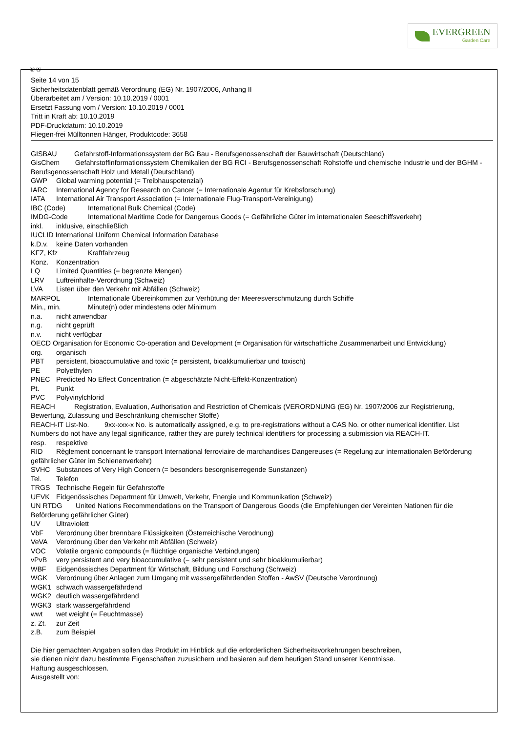EVERGREEN
Garden Care
Ⓓ Ⓐ
Seite 14 von 15
Sicherheitsdatenblatt gemäß Verordnung (EG) Nr. 1907/2006, Anhang II
Überarbeitet am / Version: 10.10.2019 / 0001
Ersetzt Fassung vom / Version: 10.10.2019 / 0001
Tritt in Kraft ab: 10.10.2019
PDF-Druckdatum: 10.10.2019
Fliegen-frei Mülltonnen Hänger, Produktcode: 3658
GISBAU Gefahrstoff-Informationssystem der BG Bau - Berufsgenossenschaft der Bauwirtschaft (Deutschland)
GisChem Gefahrstoffinformationssystem Chemikalien der BG RCI - Berufsgenossenschaft Rohstoffe und chemische Industrie und der BGHM - Berufsgenossenschaft Holz und Metall (Deutschland)
GWP Global warming potential (= Treibhauspotenzial)
IARC International Agency for Research on Cancer (= Internationale Agentur für Krebsforschung)
IATA International Air Transport Association (= Internationale Flug-Transport-Vereinigung)
IBC (Code) International Bulk Chemical (Code)
IMDG-Code International Maritime Code for Dangerous Goods (= Gefährliche Güter im internationalen Seeschiffsverkehr)
inkl. inklusive, einschließlich
IUCLID International Uniform Chemical Information Database
k.D.v. keine Daten vorhanden
KFZ, Kfz Kraftfahrzeug
Konz. Konzentration
LQ Limited Quantities (= begrenzte Mengen)
LRV Luftreinhalte-Verordnung (Schweiz)
LVA Listen über den Verkehr mit Abfällen (Schweiz)
MARPOL Internationale Übereinkommen zur Verhütung der Meeresverschmutzung durch Schiffe
Min., min. Minute(n) oder mindestens oder Minimum
n.a. nicht anwendbar
n.g. nicht geprüft
n.v. nicht verfügbar
OECD Organisation for Economic Co-operation and Development (= Organisation für wirtschaftliche Zusammenarbeit und Entwicklung)
org. organisch
PBT persistent, bioaccumulative and toxic (= persistent, bioakkumulierbar und toxisch)
PE Polyethylen
PNEC Predicted No Effect Concentration (= abgeschätzte Nicht-Effekt-Konzentration)
Pt. Punkt
PVC Polyvinylchlorid
REACH Registration, Evaluation, Authorisation and Restriction of Chemicals (VERORDNUNG (EG) Nr. 1907/2006 zur Registrierung, Bewertung, Zulassung und Beschränkung chemischer Stoffe)
REACH-IT List-No. 9xx-xxx-x No. is automatically assigned, e.g. to pre-registrations without a CAS No. or other numerical identifier. List Numbers do not have any legal significance, rather they are purely technical identifiers for processing a submission via REACH-IT.
resp. respektive
RID Règlement concernant le transport International ferroviaire de marchandises Dangereuses (= Regelung zur internationalen Beförderung gefährlicher Güter im Schienenverkehr)
SVHC Substances of Very High Concern (= besonders besorgniserregende Sunstanzen)
Tel. Telefon
TRGS Technische Regeln für Gefahrstoffe
UEVK Eidgenössisches Department für Umwelt, Verkehr, Energie und Kommunikation (Schweiz)
UN RTDG United Nations Recommendations on the Transport of Dangerous Goods (die Empfehlungen der Vereinten Nationen für die Beförderung gefährlicher Güter)
UV Ultraviolett
VbF Verordnung über brennbare Flüssigkeiten (Österreichische Verodnung)
VeVA Verordnung über den Verkehr mit Abfällen (Schweiz)
VOC Volatile organic compounds (= flüchtige organische Verbindungen)
vPvB very persistent and very bioaccumulative (= sehr persistent und sehr bioakkumulierbar)
WBF Eidgenössisches Department für Wirtschaft, Bildung und Forschung (Schweiz)
WGK Verordnung über Anlagen zum Umgang mit wassergefährdenden Stoffen - AwSV (Deutsche Verordnung)
WGK1 schwach wassergefährdend
WGK2 deutlich wassergefährdend
WGK3 stark wassergefährdend
wwt wet weight (= Feuchtmasse)
z. Zt. zur Zeit
z.B. zum Beispiel
Die hier gemachten Angaben sollen das Produkt im Hinblick auf die erforderlichen Sicherheitsvorkehrungen beschreiben,
sie dienen nicht dazu bestimmte Eigenschaften zuzusichern und basieren auf dem heutigen Stand unserer Kenntnisse.
Haftung ausgeschlossen.
Ausgestellt von: